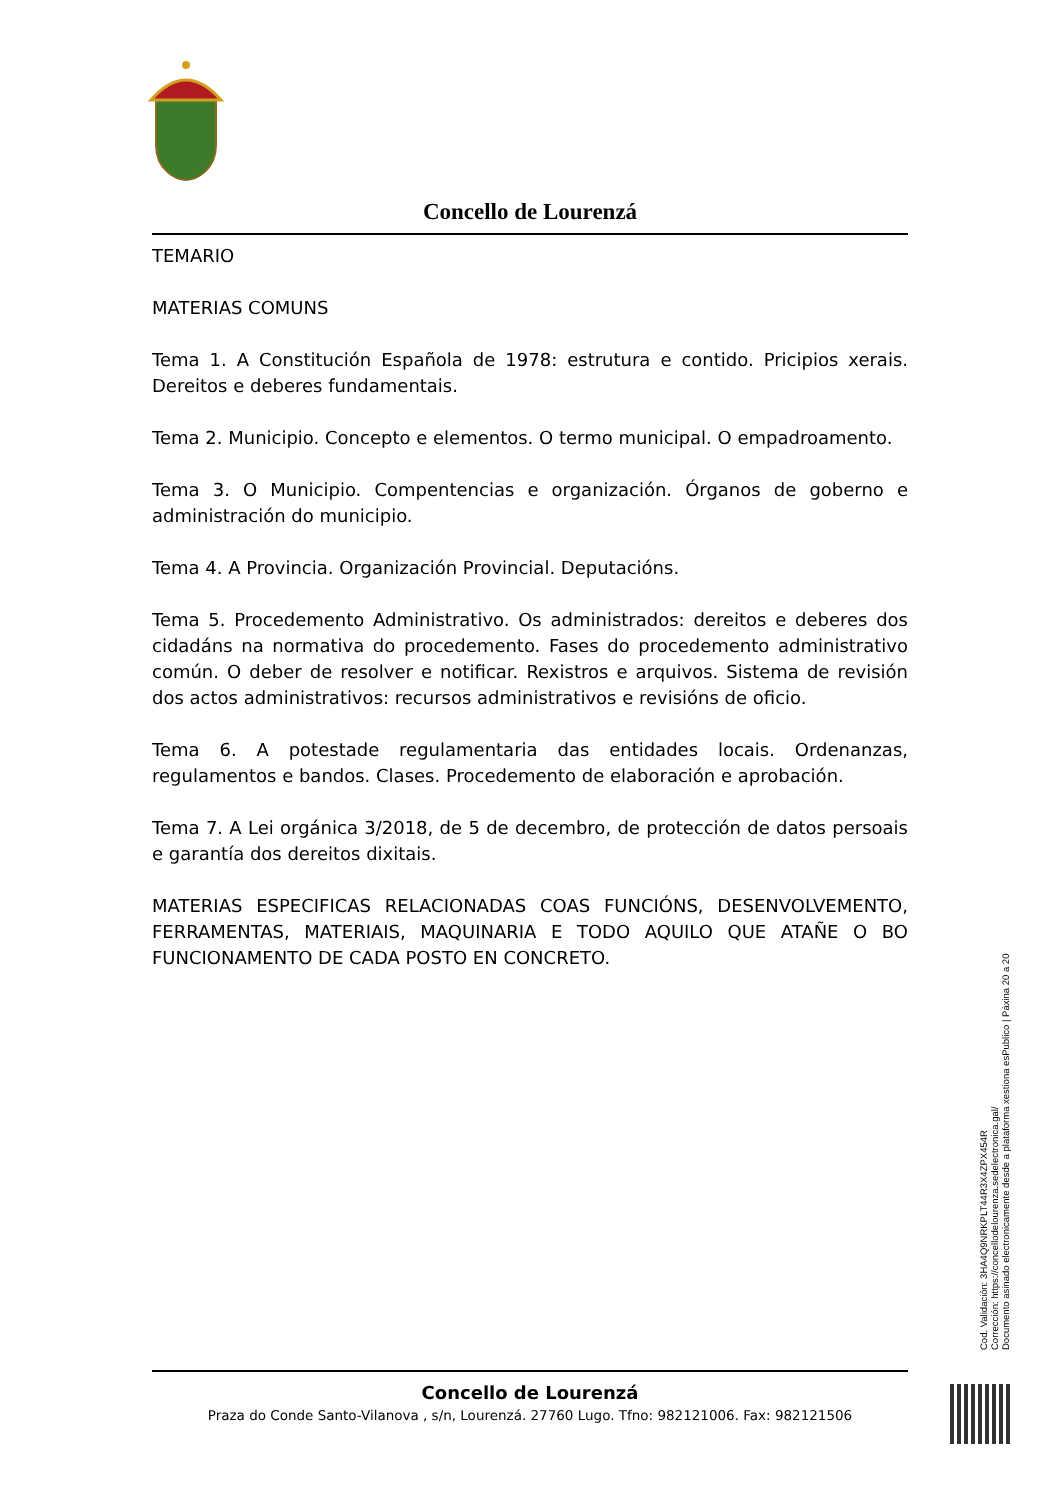Concello de Lourenzá
TEMARIO
MATERIAS COMUNS
Tema 1. A Constitución Española de 1978: estrutura e contido. Pricipios xerais. Dereitos e deberes fundamentais.
Tema 2. Municipio. Concepto e elementos. O termo municipal. O empadroamento.
Tema 3. O Municipio. Compentencias e organización. Órganos de goberno e administración do municipio.
Tema 4. A Provincia. Organización Provincial. Deputacións.
Tema 5. Procedemento Administrativo. Os administrados: dereitos e deberes dos cidadáns na normativa do procedemento. Fases do procedemento administrativo común. O deber de resolver e notificar. Rexistros e arquivos. Sistema de revisión dos actos administrativos: recursos administrativos e revisións de oficio.
Tema 6. A potestade regulamentaria das entidades locais. Ordenanzas, regulamentos e bandos. Clases. Procedemento de elaboración e aprobación.
Tema 7. A Lei orgánica 3/2018, de 5 de decembro, de protección de datos persoais e garantía dos dereitos dixitais.
MATERIAS ESPECIFICAS RELACIONADAS COAS FUNCIÓNS, DESENVOLVEMENTO, FERRAMENTAS, MATERIAIS, MAQUINARIA E TODO AQUILO QUE ATAÑE O BO FUNCIONAMENTO DE CADA POSTO EN CONCRETO.
Concello de Lourenzá
Praza do Conde Santo-Vilanova , s/n, Lourenzá. 27760 Lugo. Tfno: 982121006. Fax: 982121506
Cod. Validación: 3HA4Q9NRKPLT44R3X4ZPX454R
Corrección: https://concellodelourenza.sedelectronica.gal/
Documento asinado electronicamente desde a plataforma xestiona esPublico | Páxina 20 a 20